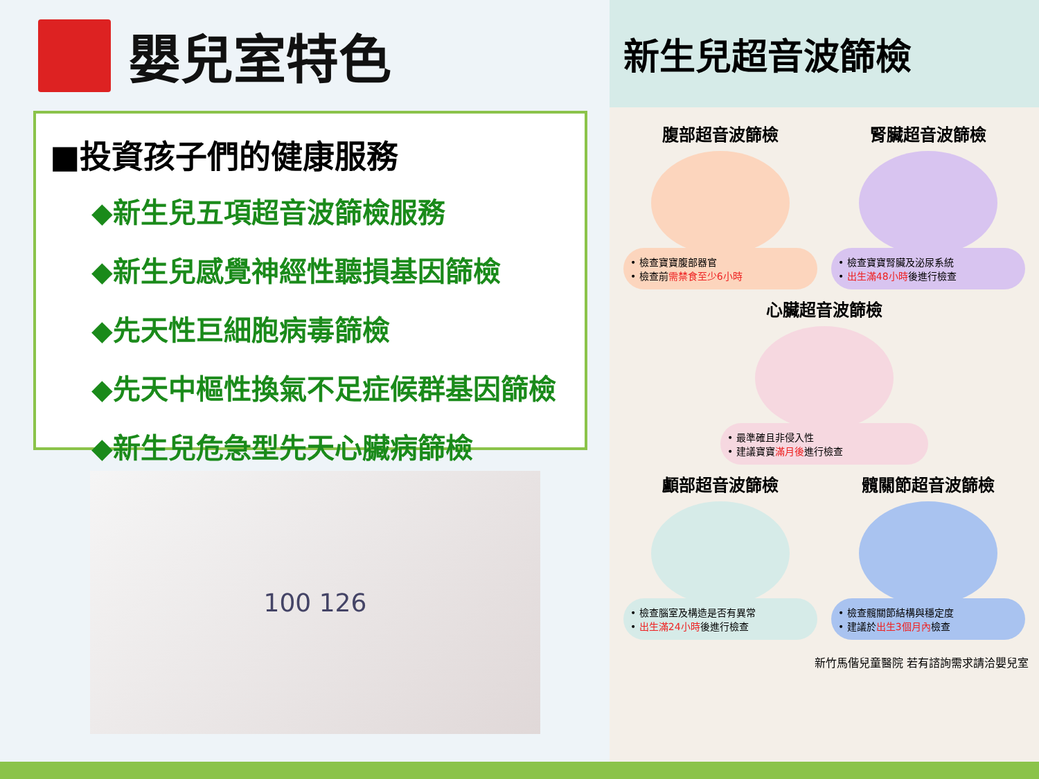嬰兒室特色
■投資孩子們的健康服務
◆新生兒五項超音波篩檢服務
◆新生兒感覺神經性聽損基因篩檢
◆先天性巨細胞病毒篩檢
◆先天中樞性換氣不足症候群基因篩檢
◆新生兒危急型先天心臟病篩檢
100 126
新生兒超音波篩檢
腹部超音波篩檢
• 檢查寶寶腹部器官
• 檢查前需禁食至少6小時
腎臟超音波篩檢
• 檢查寶寶腎臟及泌尿系統
• 出生滿48小時後進行檢查
心臟超音波篩檢
• 最準確且非侵入性
• 建議寶寶滿月後進行檢查
顱部超音波篩檢
• 檢查腦室及構造是否有異常
• 出生滿24小時後進行檢查
髖關節超音波篩檢
• 檢查髖關節結構與穩定度
• 建議於出生3個月內檢查
新竹馬偕兒童醫院 若有諮詢需求請洽嬰兒室